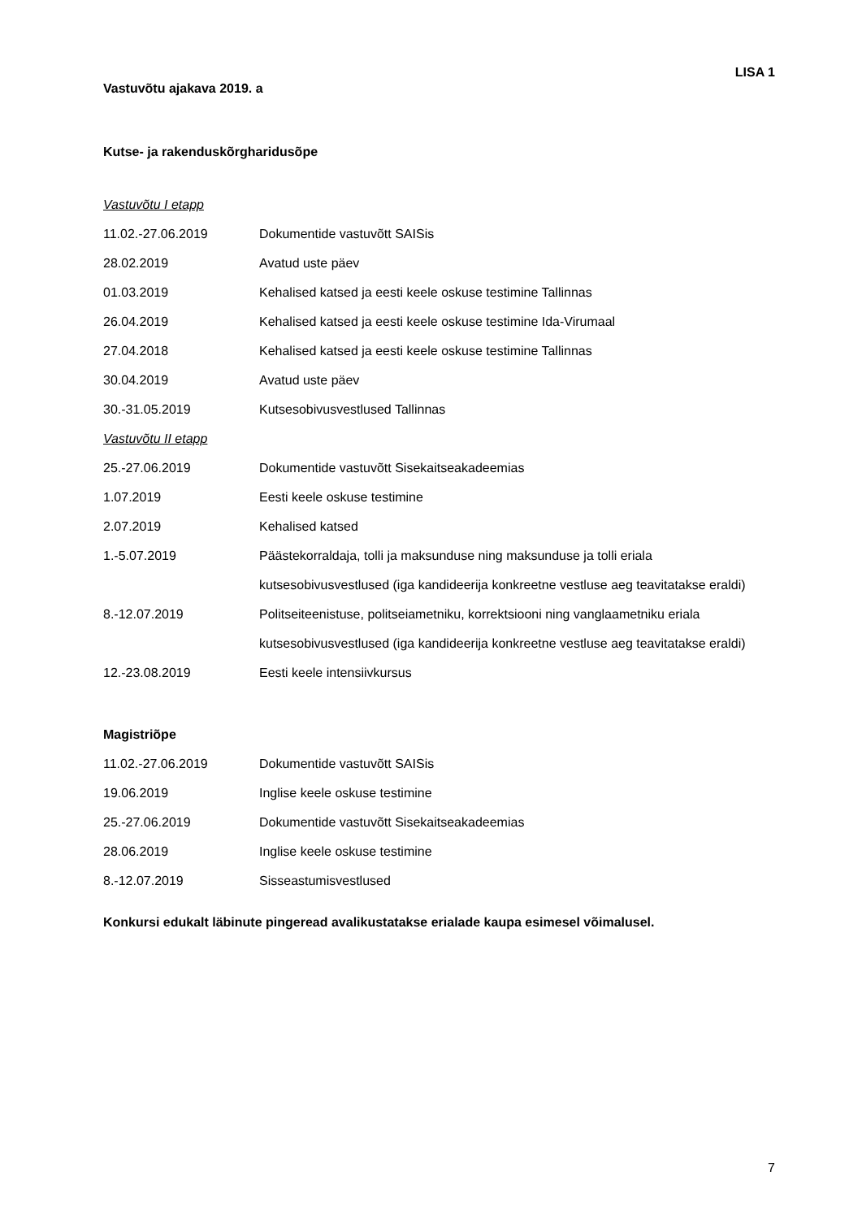LISA 1
Vastuvõtu ajakava 2019. a
Kutse- ja rakenduskõrgharidusõpe
Vastuvõtu I etapp
11.02.-27.06.2019 Dokumentide vastuvõtt SAISis
28.02.2019 Avatud uste päev
01.03.2019 Kehalised katsed ja eesti keele oskuse testimine Tallinnas
26.04.2019 Kehalised katsed ja eesti keele oskuse testimine Ida-Virumaal
27.04.2018 Kehalised katsed ja eesti keele oskuse testimine Tallinnas
30.04.2019 Avatud uste päev
30.-31.05.2019 Kutsesobivusvestlused Tallinnas
Vastuvõtu II etapp
25.-27.06.2019 Dokumentide vastuvõtt Sisekaitseakadeemias
1.07.2019 Eesti keele oskuse testimine
2.07.2019 Kehalised katsed
1.-5.07.2019 Päästekorraldaja, tolli ja maksunduse ning maksunduse ja tolli eriala kutsesobivusvestlused (iga kandideerija konkreetne vestluse aeg teavitatakse eraldi)
8.-12.07.2019 Politseiteenistuse, politseiametniku, korrektsiooni ning vanglaametniku eriala kutsesobivusvestlused (iga kandideerija konkreetne vestluse aeg teavitatakse eraldi)
12.-23.08.2019 Eesti keele intensiivkursus
Magistriõpe
11.02.-27.06.2019 Dokumentide vastuvõtt SAISis
19.06.2019 Inglise keele oskuse testimine
25.-27.06.2019 Dokumentide vastuvõtt Sisekaitseakadeemias
28.06.2019 Inglise keele oskuse testimine
8.-12.07.2019 Sisseastumisvestlused
Konkursi edukalt läbinute pingeread avalikustatakse erialade kaupa esimesel võimalusel.
7